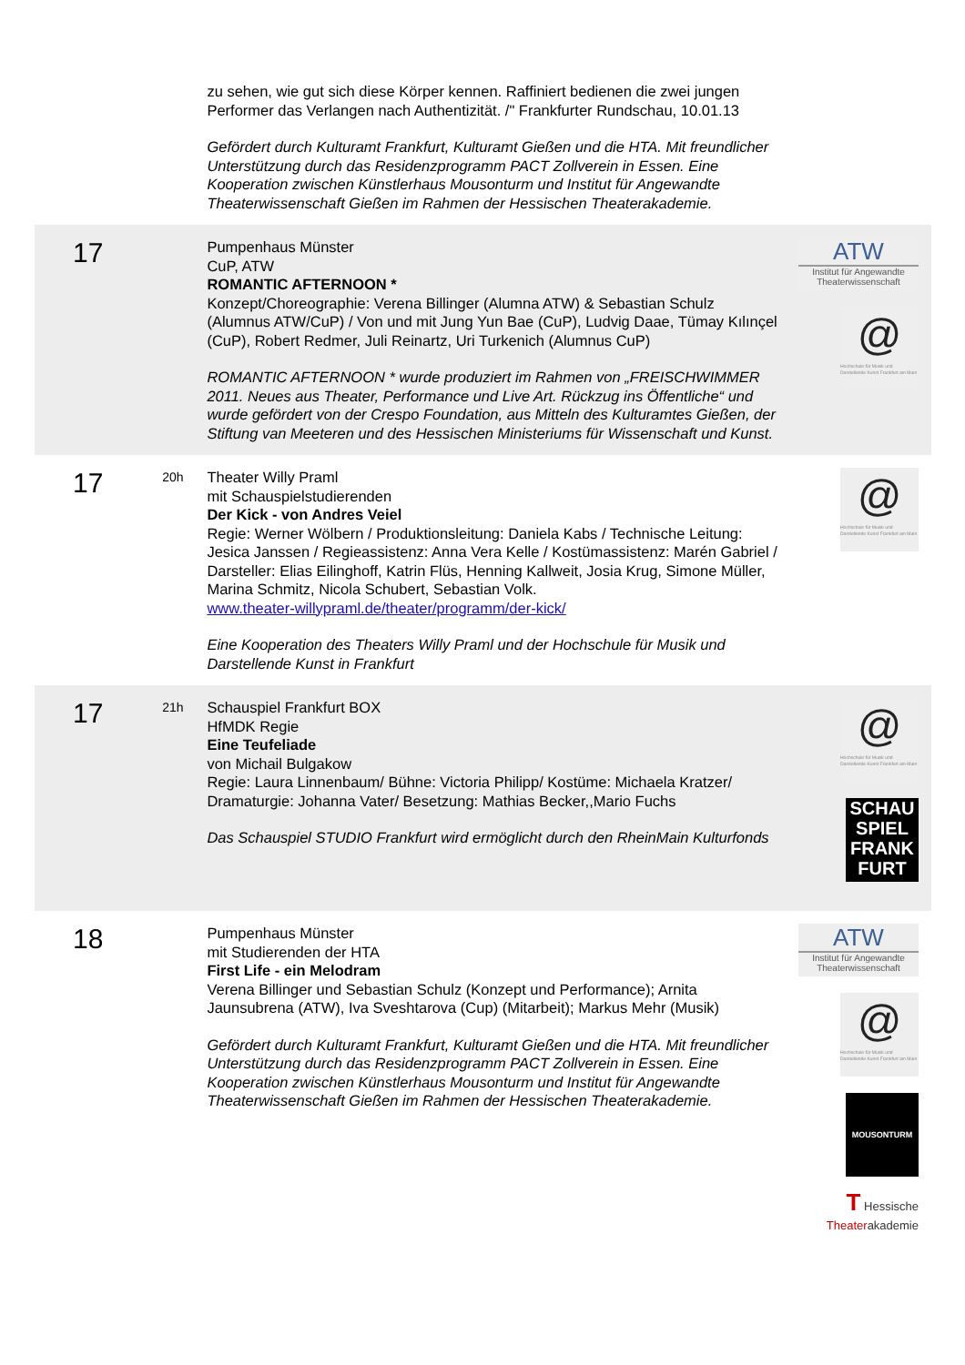| | | zu sehen, wie gut sich diese Körper kennen. Raffiniert bedienen die zwei jungen Performer das Verlangen nach Authentizität. /" Frankfurter Rundschau, 10.01.13 Gefördert durch Kulturamt Frankfurt, Kulturamt Gießen und die HTA. Mit freundlicher Unterstützung durch das Residenzprogramm PACT Zollverein in Essen. Eine Kooperation zwischen Künstlerhaus Mousonturm und Institut für Angewandte Theaterwissenschaft Gießen im Rahmen der Hessischen Theaterakademie. | |
| 17 | | Pumpenhaus Münster CuP, ATW ROMANTIC AFTERNOON * Konzept/Choreographie: Verena Billinger (Alumna ATW) & Sebastian Schulz (Alumnus ATW/CuP) / Von und mit Jung Yun Bae (CuP), Ludvig Daae, Tümay Kılınçel (CuP), Robert Redmer, Juli Reinartz, Uri Turkenich (Alumnus CuP) ROMANTIC AFTERNOON * wurde produziert im Rahmen von „FREISCHWIMMER 2011. Neues aus Theater, Performance und Live Art. Rückzug ins Öffentliche“ und wurde gefördert von der Crespo Foundation, aus Mitteln des Kulturamtes Gießen, der Stiftung van Meeteren und des Hessischen Ministeriums für Wissenschaft und Kunst. | ATW Institut für Angewandte Theaterwissenschaft @ Hochschule für Musik und Darstellende Kunst Frankfurt am Main |
| 17 | 20h | Theater Willy Praml mit Schauspielstudierenden Der Kick - von Andres Veiel Regie: Werner Wölbern / Produktionsleitung: Daniela Kabs / Technische Leitung: Jesica Janssen / Regieassistenz: Anna Vera Kelle / Kostümassistenz: Marén Gabriel / Darsteller: Elias Eilinghoff, Katrin Flüs, Henning Kallweit, Josia Krug, Simone Müller, Marina Schmitz, Nicola Schubert, Sebastian Volk. www.theater-willypraml.de/theater/programm/der-kick/ Eine Kooperation des Theaters Willy Praml und der Hochschule für Musik und Darstellende Kunst in Frankfurt | @ Hochschule für Musik und Darstellende Kunst Frankfurt am Main |
| 17 | 21h | Schauspiel Frankfurt BOX HfMDK Regie Eine Teufeliade von Michail Bulgakow Regie: Laura Linnenbaum/ Bühne: Victoria Philipp/ Kostüme: Michaela Kratzer/ Dramaturgie: Johanna Vater/ Besetzung: Mathias Becker,,Mario Fuchs Das Schauspiel STUDIO Frankfurt wird ermöglicht durch den RheinMain Kulturfonds | @ Hochschule für Musik und Darstellende Kunst Frankfurt am Main SCHAU SPIEL FRANK FURT |
| 18 | | Pumpenhaus Münster mit Studierenden der HTA First Life - ein Melodram Verena Billinger und Sebastian Schulz (Konzept und Performance); Arnita Jaunsubrena (ATW), Iva Sveshtarova (Cup) (Mitarbeit); Markus Mehr (Musik) Gefördert durch Kulturamt Frankfurt, Kulturamt Gießen und die HTA. Mit freundlicher Unterstützung durch das Residenzprogramm PACT Zollverein in Essen. Eine Kooperation zwischen Künstlerhaus Mousonturm und Institut für Angewandte Theaterwissenschaft Gießen im Rahmen der Hessischen Theaterakademie. | ATW Institut für Angewandte Theaterwissenschaft @ Hochschule für Musik und Darstellende Kunst Frankfurt am Main MOUSONTURM T Hessische Theater akademie |